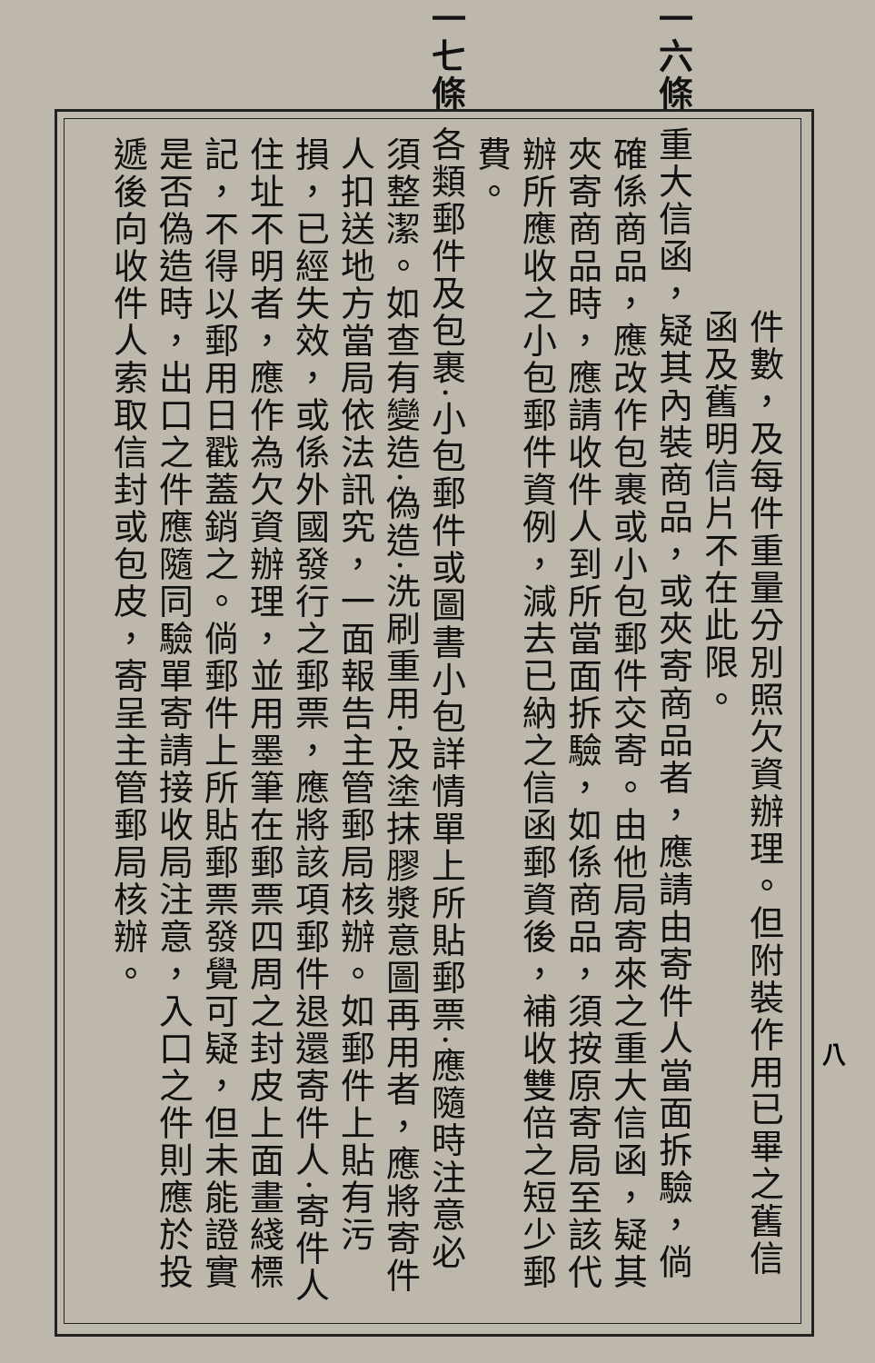件數，及每件重量分別照欠資辦理。但附裝作用已畢之舊信函及舊明信片不在此限。
第一六條 重大信函，疑其內裝商品，或夾寄商品者，應請由寄件人當面拆驗，倘確係商品，應改作包裹或小包郵件交寄。由他局寄來之重大信函，疑其夾寄商品時，應請收件人到所當面拆驗，如係商品，須按原寄局至該代辦所應收之小包郵件資例，減去已納之信函郵資後，補收雙倍之短少郵費。
第一七條 各類郵件及包裹·小包郵件或圖書小包詳情單上所貼郵票·應隨時注意必須整潔。如查有變造·偽造·洗刷重用·及塗抹膠漿意圖再用者，應將寄件人扣送地方當局依法訊究，一面報告主管郵局核辦。如郵件上貼有污損，已經失效，或係外國發行之郵票，應將該項郵件退還寄件人·寄件人住址不明者，應作為欠資辦理，並用墨筆在郵票四周之封皮上面畫綫標記，不得以郵用日戳蓋銷之。倘郵件上所貼郵票發覺可疑，但未能證實是否偽造時，出口之件應隨同驗單寄請接收局注意，入口之件則應於投遞後向收件人索取信封或包皮，寄呈主管郵局核辦。
八